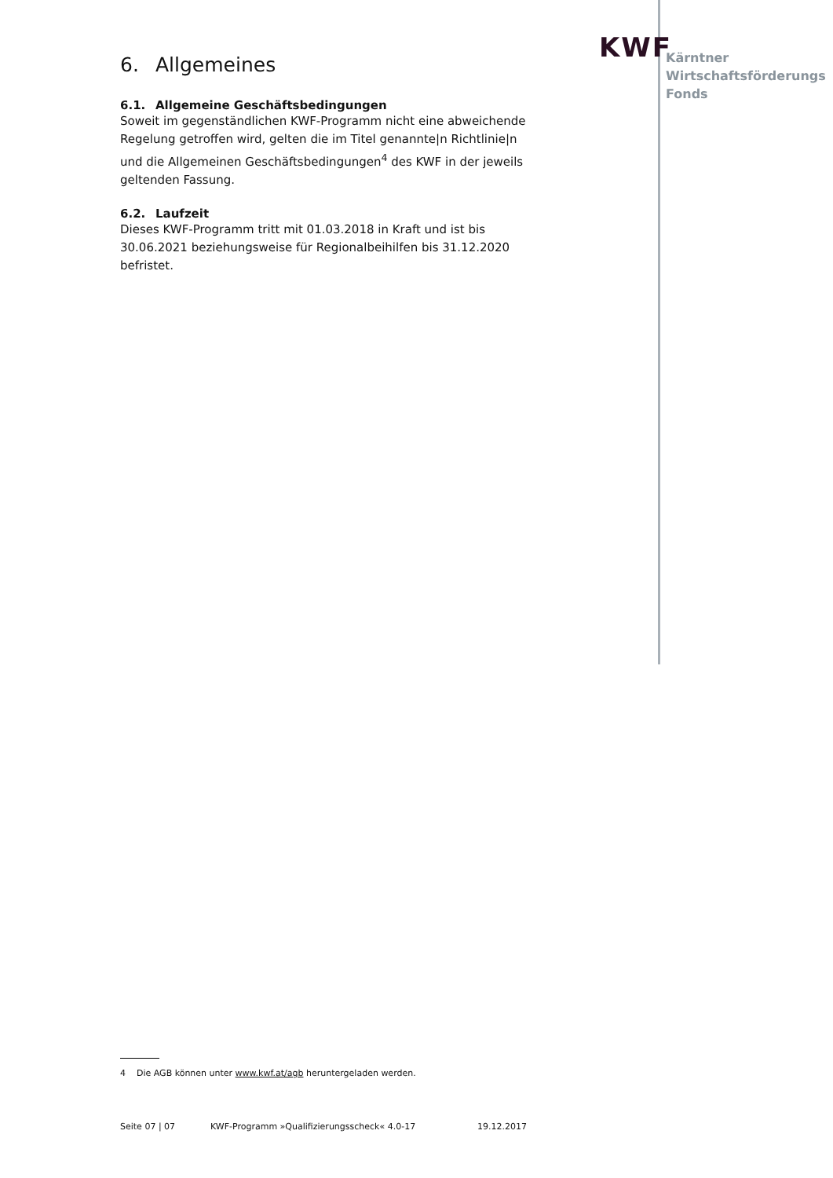KWF
Kärntner
Wirtschaftsförderungs
Fonds
6. Allgemeines
6.1. Allgemeine Geschäftsbedingungen
Soweit im gegenständlichen KWF-Programm nicht eine abweichende Regelung getroffen wird, gelten die im Titel genannte|n Richtlinie|n und die Allgemeinen Geschäftsbedingungen<sup>4</sup> des KWF in der jeweils geltenden Fassung.
6.2. Laufzeit
Dieses KWF-Programm tritt mit 01.03.2018 in Kraft und ist bis 30.06.2021 beziehungsweise für Regionalbeihilfen bis 31.12.2020 befristet.
4 Die AGB können unter www.kwf.at/agb heruntergeladen werden.
Seite 07 | 07 KWF-Programm »Qualifizierungsscheck« 4.0-17 19.12.2017